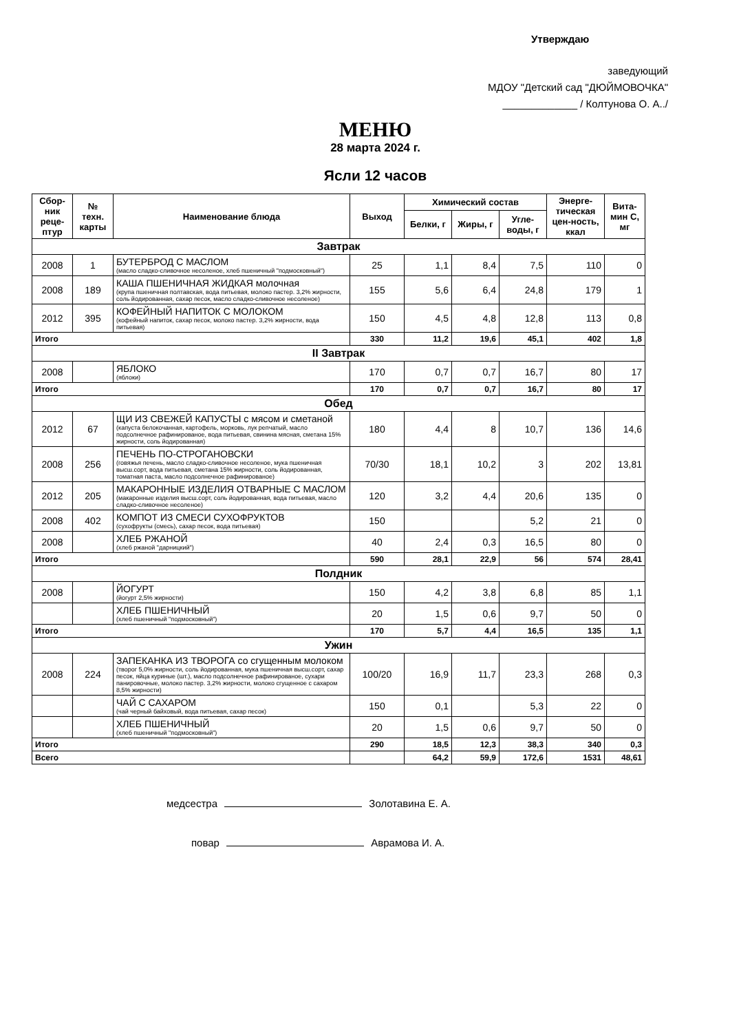Утверждаю
заведующий
МДОУ "Детский сад "ДЮЙМОВОЧКА"
_____________ / Колтунова О. А../
МЕНЮ
28 марта 2024 г.
Ясли 12 часов
| Сбор-ник реце-птур | № техн. карты | Наименование блюда | Выход | Химический состав | | | Энерге-тическая цен-ность, ккал | Вита-мин С, мг |
| --- | --- | --- | --- | --- | --- | --- | --- | --- |
| | | | | Белки, г | Жиры, г | Угле-воды, г | | |
| Завтрак | | | | | | | | |
| 2008 | 1 | БУТЕРБРОД С МАСЛОМ (масло сладко-сливочное несоленое, хлеб пшеничный "подмосковный") | 25 | 1,1 | 8,4 | 7,5 | 110 | 0 |
| 2008 | 189 | КАША ПШЕНИЧНАЯ ЖИДКАЯ молочная (крупа пшеничная полтавская, вода питьевая, молоко пастер. 3,2% жирности, соль йодированная, сахар песок, масло сладко-сливочное несоленое) | 155 | 5,6 | 6,4 | 24,8 | 179 | 1 |
| 2012 | 395 | КОФЕЙНЫЙ НАПИТОК С МОЛОКОМ (кофейный напиток, сахар песок, молоко пастер. 3,2% жирности, вода питьевая) | 150 | 4,5 | 4,8 | 12,8 | 113 | 0,8 |
| Итого | | | 330 | 11,2 | 19,6 | 45,1 | 402 | 1,8 |
| II Завтрак | | | | | | | | |
| 2008 | | ЯБЛОКО (яблоки) | 170 | 0,7 | 0,7 | 16,7 | 80 | 17 |
| Итого | | | 170 | 0,7 | 0,7 | 16,7 | 80 | 17 |
| Обед | | | | | | | | |
| 2012 | 67 | ЩИ ИЗ СВЕЖЕЙ КАПУСТЫ с мясом и сметаной (капуста белокочанная, картофель, морковь, лук репчатый, масло подсолнечное рафинированое, вода питьевая, свинина мясная, сметана 15% жирности, соль йодированная) | 180 | 4,4 | 8 | 10,7 | 136 | 14,6 |
| 2008 | 256 | ПЕЧЕНЬ ПО-СТРОГАНОВСКИ (говяжья печень, масло сладко-сливочное несоленое, мука пшеничная высш.сорт, вода питьевая, сметана 15% жирности, соль йодированная, томатная паста, масло подсолнечное рафинированое) | 70/30 | 18,1 | 10,2 | 3 | 202 | 13,81 |
| 2012 | 205 | МАКАРОННЫЕ ИЗДЕЛИЯ ОТВАРНЫЕ С МАСЛОМ (макаронные изделия высш.сорт, соль йодированная, вода питьевая, масло сладко-сливочное несоленое) | 120 | 3,2 | 4,4 | 20,6 | 135 | 0 |
| 2008 | 402 | КОМПОТ ИЗ СМЕСИ СУХОФРУКТОВ (сухофрукты (смесь), сахар песок, вода питьевая) | 150 | | | 5,2 | 21 | 0 |
| 2008 | | ХЛЕБ РЖАНОЙ (хлеб ржаной "дарницкий") | 40 | 2,4 | 0,3 | 16,5 | 80 | 0 |
| Итого | | | 590 | 28,1 | 22,9 | 56 | 574 | 28,41 |
| Полдник | | | | | | | | |
| 2008 | | ЙОГУРТ (йогурт 2,5% жирности) | 150 | 4,2 | 3,8 | 6,8 | 85 | 1,1 |
| | | ХЛЕБ ПШЕНИЧНЫЙ (хлеб пшеничный "подмосковный") | 20 | 1,5 | 0,6 | 9,7 | 50 | 0 |
| Итого | | | 170 | 5,7 | 4,4 | 16,5 | 135 | 1,1 |
| Ужин | | | | | | | | |
| 2008 | 224 | ЗАПЕКАНКА ИЗ ТВОРОГА со сгущенным молоком (творог 5,0% жирности, соль йодированная, мука пшеничная высш.сорт, сахар песок, яйца куриные (шт.), масло подсолнечное рафинированое, сухари панировочные, молоко пастер. 3,2% жирности, молоко сгущенное с сахаром 8,5% жирности) | 100/20 | 16,9 | 11,7 | 23,3 | 268 | 0,3 |
| | | ЧАЙ С САХАРОМ (чай черный байховый, вода питьевая, сахар песок) | 150 | 0,1 | | 5,3 | 22 | 0 |
| | | ХЛЕБ ПШЕНИЧНЫЙ (хлеб пшеничный "подмосковный") | 20 | 1,5 | 0,6 | 9,7 | 50 | 0 |
| Итого | | | 290 | 18,5 | 12,3 | 38,3 | 340 | 0,3 |
| Всего | | | | 64,2 | 59,9 | 172,6 | 1531 | 48,61 |
медсестра Золотавина Е. А.
повар Аврамова И. А.